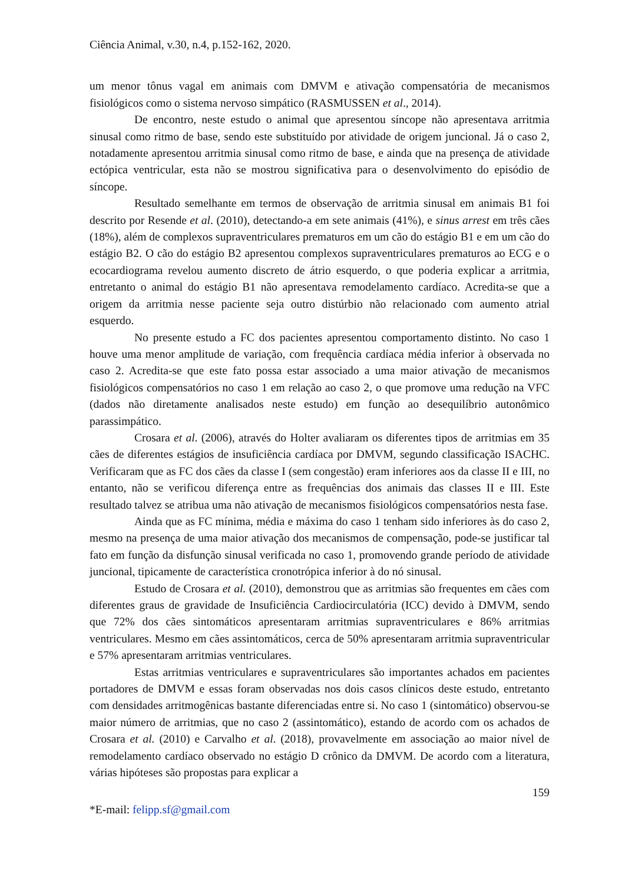Ciência Animal, v.30, n.4, p.152-162, 2020.
um menor tônus vagal em animais com DMVM e ativação compensatória de mecanismos fisiológicos como o sistema nervoso simpático (RASMUSSEN et al., 2014).
De encontro, neste estudo o animal que apresentou síncope não apresentava arritmia sinusal como ritmo de base, sendo este substituído por atividade de origem juncional. Já o caso 2, notadamente apresentou arritmia sinusal como ritmo de base, e ainda que na presença de atividade ectópica ventricular, esta não se mostrou significativa para o desenvolvimento do episódio de síncope.
Resultado semelhante em termos de observação de arritmia sinusal em animais B1 foi descrito por Resende et al. (2010), detectando-a em sete animais (41%), e sinus arrest em três cães (18%), além de complexos supraventriculares prematuros em um cão do estágio B1 e em um cão do estágio B2. O cão do estágio B2 apresentou complexos supraventriculares prematuros ao ECG e o ecocardiograma revelou aumento discreto de átrio esquerdo, o que poderia explicar a arritmia, entretanto o animal do estágio B1 não apresentava remodelamento cardíaco. Acredita-se que a origem da arritmia nesse paciente seja outro distúrbio não relacionado com aumento atrial esquerdo.
No presente estudo a FC dos pacientes apresentou comportamento distinto. No caso 1 houve uma menor amplitude de variação, com frequência cardíaca média inferior à observada no caso 2. Acredita-se que este fato possa estar associado a uma maior ativação de mecanismos fisiológicos compensatórios no caso 1 em relação ao caso 2, o que promove uma redução na VFC (dados não diretamente analisados neste estudo) em função ao desequilíbrio autonômico parassimpático.
Crosara et al. (2006), através do Holter avaliaram os diferentes tipos de arritmias em 35 cães de diferentes estágios de insuficiência cardíaca por DMVM, segundo classificação ISACHC. Verificaram que as FC dos cães da classe I (sem congestão) eram inferiores aos da classe II e III, no entanto, não se verificou diferença entre as frequências dos animais das classes II e III. Este resultado talvez se atribua uma não ativação de mecanismos fisiológicos compensatórios nesta fase.
Ainda que as FC mínima, média e máxima do caso 1 tenham sido inferiores às do caso 2, mesmo na presença de uma maior ativação dos mecanismos de compensação, pode-se justificar tal fato em função da disfunção sinusal verificada no caso 1, promovendo grande período de atividade juncional, tipicamente de característica cronotrópica inferior à do nó sinusal.
Estudo de Crosara et al. (2010), demonstrou que as arritmias são frequentes em cães com diferentes graus de gravidade de Insuficiência Cardiocirculatória (ICC) devido à DMVM, sendo que 72% dos cães sintomáticos apresentaram arritmias supraventriculares e 86% arritmias ventriculares. Mesmo em cães assintomáticos, cerca de 50% apresentaram arritmia supraventricular e 57% apresentaram arritmias ventriculares.
Estas arritmias ventriculares e supraventriculares são importantes achados em pacientes portadores de DMVM e essas foram observadas nos dois casos clínicos deste estudo, entretanto com densidades arritmogênicas bastante diferenciadas entre si. No caso 1 (sintomático) observou-se maior número de arritmias, que no caso 2 (assintomático), estando de acordo com os achados de Crosara et al. (2010) e Carvalho et al. (2018), provavelmente em associação ao maior nível de remodelamento cardíaco observado no estágio D crônico da DMVM. De acordo com a literatura, várias hipóteses são propostas para explicar a
159
*E-mail: felipp.sf@gmail.com